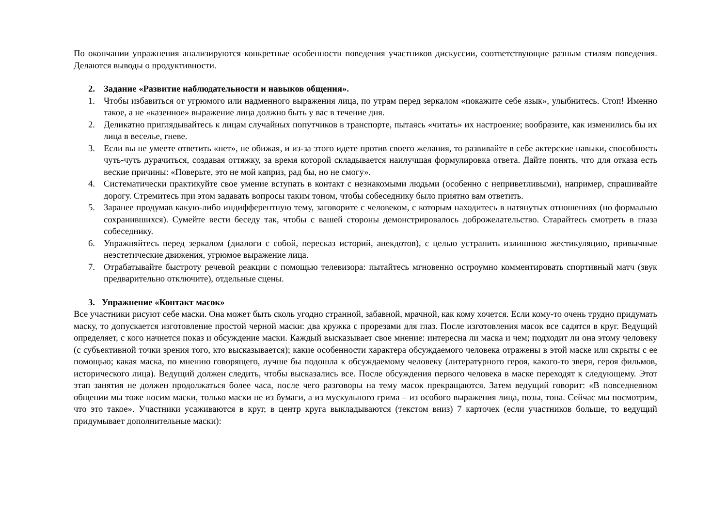По окончании упражнения анализируются конкретные особенности поведения участников дискуссии, соответствующие разным стилям поведения. Делаются выводы о продуктивности.
2. Задание «Развитие наблюдательности и навыков общения».
1. Чтобы избавиться от угрюмого или надменного выражения лица, по утрам перед зеркалом «покажите себе язык», улыбнитесь. Стоп! Именно такое, а не «казенное» выражение лица должно быть у вас в течение дня.
2. Деликатно приглядывайтесь к лицам случайных попутчиков в транспорте, пытаясь «читать» их настроение; вообразите, как изменились бы их лица в веселье, гневе.
3. Если вы не умеете ответить «нет», не обижая, и из-за этого идете против своего желания, то развивайте в себе актерские навыки, способность чуть-чуть дурачиться, создавая оттяжку, за время которой складывается наилучшая формулировка ответа. Дайте понять, что для отказа есть веские причины: «Поверьте, это не мой каприз, рад бы, но не смогу».
4. Систематически практикуйте свое умение вступать в контакт с незнакомыми людьми (особенно с неприветливыми), например, спрашивайте дорогу. Стремитесь при этом задавать вопросы таким тоном, чтобы собеседнику было приятно вам ответить.
5. Заранее продумав какую-либо индифферентную тему, заговорите с человеком, с которым находитесь в натянутых отношениях (но формально сохранившихся). Сумейте вести беседу так, чтобы с вашей стороны демонстрировалось доброжелательство. Старайтесь смотреть в глаза собеседнику.
6. Упражняйтесь перед зеркалом (диалоги с собой, пересказ историй, анекдотов), с целью устранить излишнюю жестикуляцию, привычные неэстетические движения, угрюмое выражение лица.
7. Отрабатывайте быстроту речевой реакции с помощью телевизора: пытайтесь мгновенно остроумно комментировать спортивный матч (звук предварительно отключите), отдельные сцены.
3. Упражнение «Контакт масок»
Все участники рисуют себе маски. Она может быть сколь угодно странной, забавной, мрачной, как кому хочется. Если кому-то очень трудно придумать маску, то допускается изготовление простой черной маски: два кружка с прорезами для глаз. После изготовления масок все садятся в круг. Ведущий определяет, с кого начнется показ и обсуждение маски. Каждый высказывает свое мнение: интересна ли маска и чем; подходит ли она этому человеку (с субъективной точки зрения того, кто высказывается); какие особенности характера обсуждаемого человека отражены в этой маске или скрыты с ее помощью; какая маска, по мнению говорящего, лучше бы подошла к обсуждаемому человеку (литературного героя, какого-то зверя, героя фильмов, исторического лица). Ведущий должен следить, чтобы высказались все. После обсуждения первого человека в маске переходят к следующему. Этот этап занятия не должен продолжаться более часа, после чего разговоры на тему масок прекращаются. Затем ведущий говорит: «В повседневном общении мы тоже носим маски, только маски не из бумаги, а из мускульного грима – из особого выражения лица, позы, тона. Сейчас мы посмотрим, что это такое». Участники усаживаются в круг, в центр круга выкладываются (текстом вниз) 7 карточек (если участников больше, то ведущий придумывает дополнительные маски):